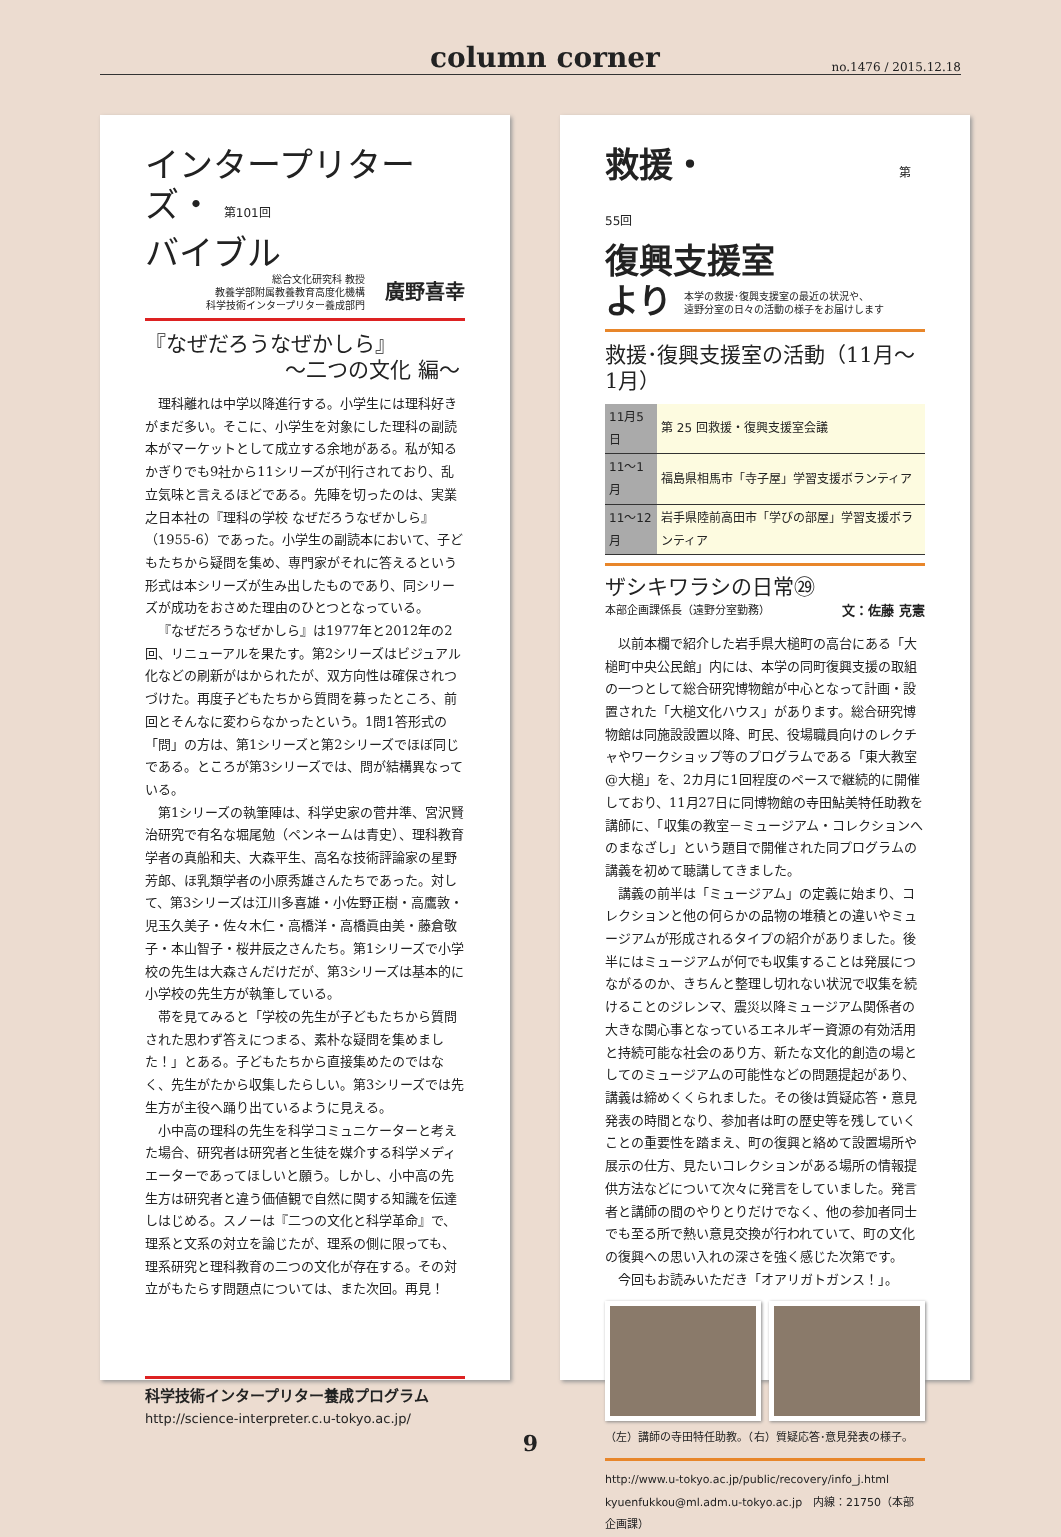column corner no.1476 / 2015.12.18
インタープリターズ・ 第101回
バイブル
総合文化研究科 教授
教養学部附属教養教育高度化機構
科学技術インタープリター養成部門
廣野喜幸
『なぜだろうなぜかしら』
～二つの文化 編～
理科離れは中学以降進行する。小学生には理科好きがまだ多い。そこに、小学生を対象にした理科の副読本がマーケットとして成立する余地がある。私が知るかぎりでも9社から11シリーズが刊行されており、乱立気味と言えるほどである。先陣を切ったのは、実業之日本社の『理科の学校 なぜだろうなぜかしら』（1955-6）であった。小学生の副読本において、子どもたちから疑問を集め、専門家がそれに答えるという形式は本シリーズが生み出したものであり、同シリーズが成功をおさめた理由のひとつとなっている。
『なぜだろうなぜかしら』は1977年と2012年の2回、リニューアルを果たす。第2シリーズはビジュアル化などの刷新がはかられたが、双方向性は確保されつづけた。再度子どもたちから質問を募ったところ、前回とそんなに変わらなかったという。1問1答形式の「問」の方は、第1シリーズと第2シリーズでほぼ同じである。ところが第3シリーズでは、問が結構異なっている。
第1シリーズの執筆陣は、科学史家の菅井準、宮沢賢治研究で有名な堀尾勉（ペンネームは青史）、理科教育学者の真船和夫、大森平生、高名な技術評論家の星野芳郎、ほ乳類学者の小原秀雄さんたちであった。対して、第3シリーズは江川多喜雄・小佐野正樹・高鷹敦・児玉久美子・佐々木仁・高橋洋・高橋眞由美・藤倉敬子・本山智子・桜井辰之さんたち。第1シリーズで小学校の先生は大森さんだけだが、第3シリーズは基本的に小学校の先生方が執筆している。
帯を見てみると「学校の先生が子どもたちから質問された思わず答えにつまる、素朴な疑問を集めました！」とある。子どもたちから直接集めたのではなく、先生がたから収集したらしい。第3シリーズでは先生方が主役へ踊り出ているように見える。
小中高の理科の先生を科学コミュニケーターと考えた場合、研究者は研究者と生徒を媒介する科学メディエーターであってほしいと願う。しかし、小中高の先生方は研究者と違う価値観で自然に関する知識を伝達しはじめる。スノーは『二つの文化と科学革命』で、理系と文系の対立を論じたが、理系の側に限っても、理系研究と理科教育の二つの文化が存在する。その対立がもたらす問題点については、また次回。再見！
科学技術インタープリター養成プログラム
http://science-interpreter.c.u-tokyo.ac.jp/
救援・ 第55回
復興支援室
より 本学の救援･復興支援室の最近の状況や、
遠野分室の日々の活動の様子をお届けします
救援･復興支援室の活動（11月～1月）
| 11月5日 | 第 25 回救援・復興支援室会議 |
| 11～1月 | 福島県相馬市「寺子屋」学習支援ボランティア |
| 11～12月 | 岩手県陸前高田市「学びの部屋」学習支援ボランティア |
ザシキワラシの日常㉙
本部企画課係長（遠野分室勤務） 文：佐藤 克憲
以前本欄で紹介した岩手県大槌町の高台にある「大槌町中央公民館」内には、本学の同町復興支援の取組の一つとして総合研究博物館が中心となって計画・設置された「大槌文化ハウス」があります。総合研究博物館は同施設設置以降、町民、役場職員向けのレクチャやワークショップ等のプログラムである「東大教室@大槌」を、2カ月に1回程度のペースで継続的に開催しており、11月27日に同博物館の寺田鮎美特任助教を講師に、「収集の教室－ミュージアム・コレクションへのまなざし」という題目で開催された同プログラムの講義を初めて聴講してきました。
講義の前半は「ミュージアム」の定義に始まり、コレクションと他の何らかの品物の堆積との違いやミュージアムが形成されるタイプの紹介がありました。後半にはミュージアムが何でも収集することは発展につながるのか、きちんと整理し切れない状況で収集を続けることのジレンマ、震災以降ミュージアム関係者の大きな関心事となっているエネルギー資源の有効活用と持続可能な社会のあり方、新たな文化的創造の場としてのミュージアムの可能性などの問題提起があり、講義は締めくくられました。その後は質疑応答・意見発表の時間となり、参加者は町の歴史等を残していくことの重要性を踏まえ、町の復興と絡めて設置場所や展示の仕方、見たいコレクションがある場所の情報提供方法などについて次々に発言をしていました。発言者と講師の間のやりとりだけでなく、他の参加者同士でも至る所で熱い意見交換が行われていて、町の文化の復興への思い入れの深さを強く感じた次第です。
今回もお読みいただき「オアリガトガンス！」。
（左）講師の寺田特任助教。（右）質疑応答･意見発表の様子。
http://www.u-tokyo.ac.jp/public/recovery/info_j.html
kyuenfukkou@ml.adm.u-tokyo.ac.jp　内線：21750（本部企画課）
9